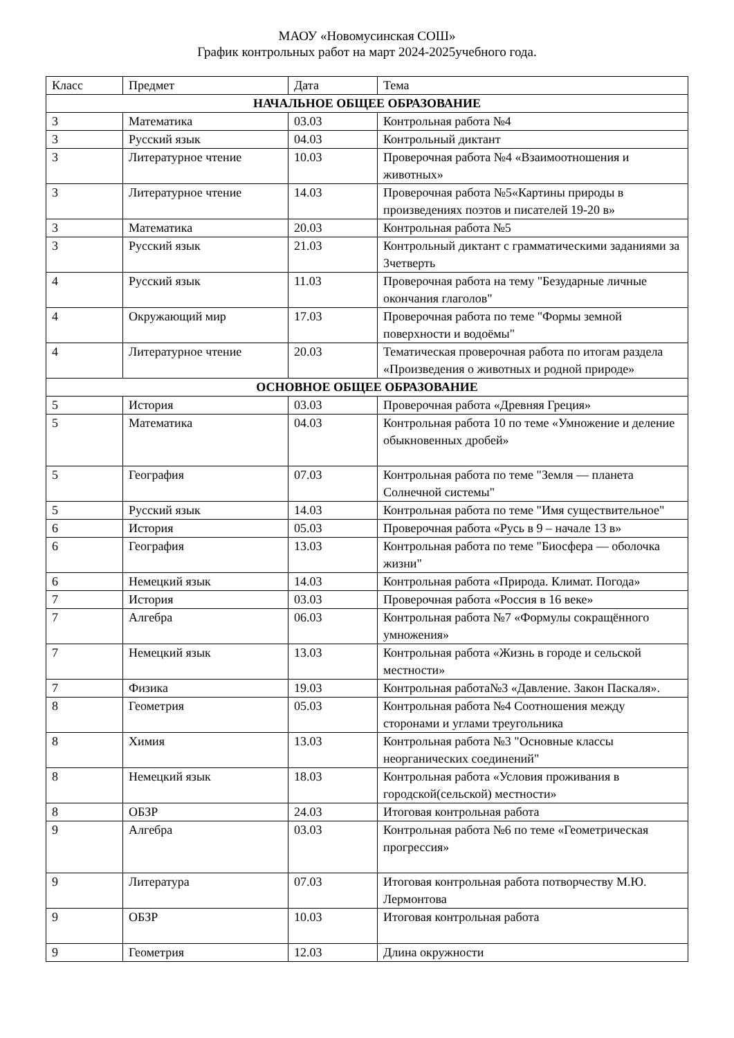МАОУ «Новомусинская СОШ»
График контрольных работ на март 2024-2025учебного года.
| Класс | Предмет | Дата | Тема |
| --- | --- | --- | --- |
| НАЧАЛЬНОЕ ОБЩЕЕ ОБРАЗОВАНИЕ | | | |
| 3 | Математика | 03.03 | Контрольная работа №4 |
| 3 | Русский язык | 04.03 | Контрольный диктант |
| 3 | Литературное чтение | 10.03 | Проверочная работа №4 «Взаимоотношения и животных» |
| 3 | Литературное чтение | 14.03 | Проверочная работа №5«Картины природы в произведениях поэтов и писателей 19-20 в» |
| 3 | Математика | 20.03 | Контрольная работа №5 |
| 3 | Русский язык | 21.03 | Контрольный диктант с грамматическими заданиями за 3четверть |
| 4 | Русский язык | 11.03 | Проверочная работа на тему "Безударные личные окончания глаголов" |
| 4 | Окружающий мир | 17.03 | Проверочная работа по теме "Формы земной поверхности и водоёмы" |
| 4 | Литературное чтение | 20.03 | Тематическая проверочная работа по итогам раздела «Произведения о животных и родной природе» |
| ОСНОВНОЕ ОБЩЕЕ ОБРАЗОВАНИЕ | | | |
| 5 | История | 03.03 | Проверочная работа «Древняя Греция» |
| 5 | Математика | 04.03 | Контрольная работа 10 по теме «Умножение и деление обыкновенных дробей» |
| 5 | География | 07.03 | Контрольная работа по теме "Земля — планета Солнечной системы" |
| 5 | Русский язык | 14.03 | Контрольная работа по теме "Имя существительное" |
| 6 | История | 05.03 | Проверочная работа «Русь в 9 – начале 13 в» |
| 6 | География | 13.03 | Контрольная работа по теме "Биосфера — оболочка жизни" |
| 6 | Немецкий язык | 14.03 | Контрольная работа «Природа. Климат. Погода» |
| 7 | История | 03.03 | Проверочная работа «Россия в 16 веке» |
| 7 | Алгебра | 06.03 | Контрольная работа №7 «Формулы сокращённого умножения» |
| 7 | Немецкий язык | 13.03 | Контрольная работа «Жизнь в городе и сельской местности» |
| 7 | Физика | 19.03 | Контрольная работа№3 «Давление. Закон Паскаля». |
| 8 | Геометрия | 05.03 | Контрольная работа №4 Соотношения между сторонами и углами треугольника |
| 8 | Химия | 13.03 | Контрольная работа №3 "Основные классы неорганических соединений" |
| 8 | Немецкий язык | 18.03 | Контрольная работа «Условия проживания в городской(сельской) местности» |
| 8 | ОБЗР | 24.03 | Итоговая контрольная работа |
| 9 | Алгебра | 03.03 | Контрольная работа №6 по теме «Геометрическая прогрессия» |
| 9 | Литература | 07.03 | Итоговая контрольная работа потворчеству М.Ю. Лермонтова |
| 9 | ОБЗР | 10.03 | Итоговая контрольная работа |
| 9 | Геометрия | 12.03 | Длина окружности |